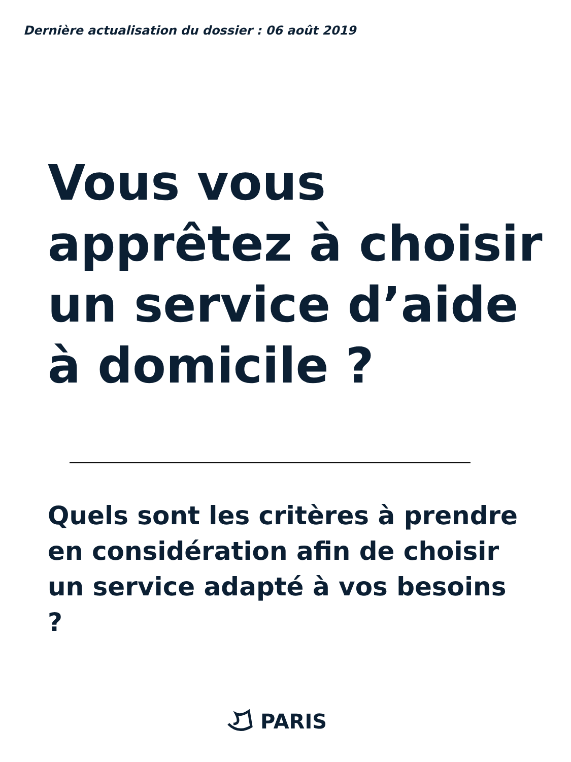Dernière actualisation du dossier : 06 août 2019
Vous vous apprêtez à choisir un service d’aide à domicile ?
Quels sont les critères à prendre en considération afin de choisir un service adapté à vos besoins ?
PARIS